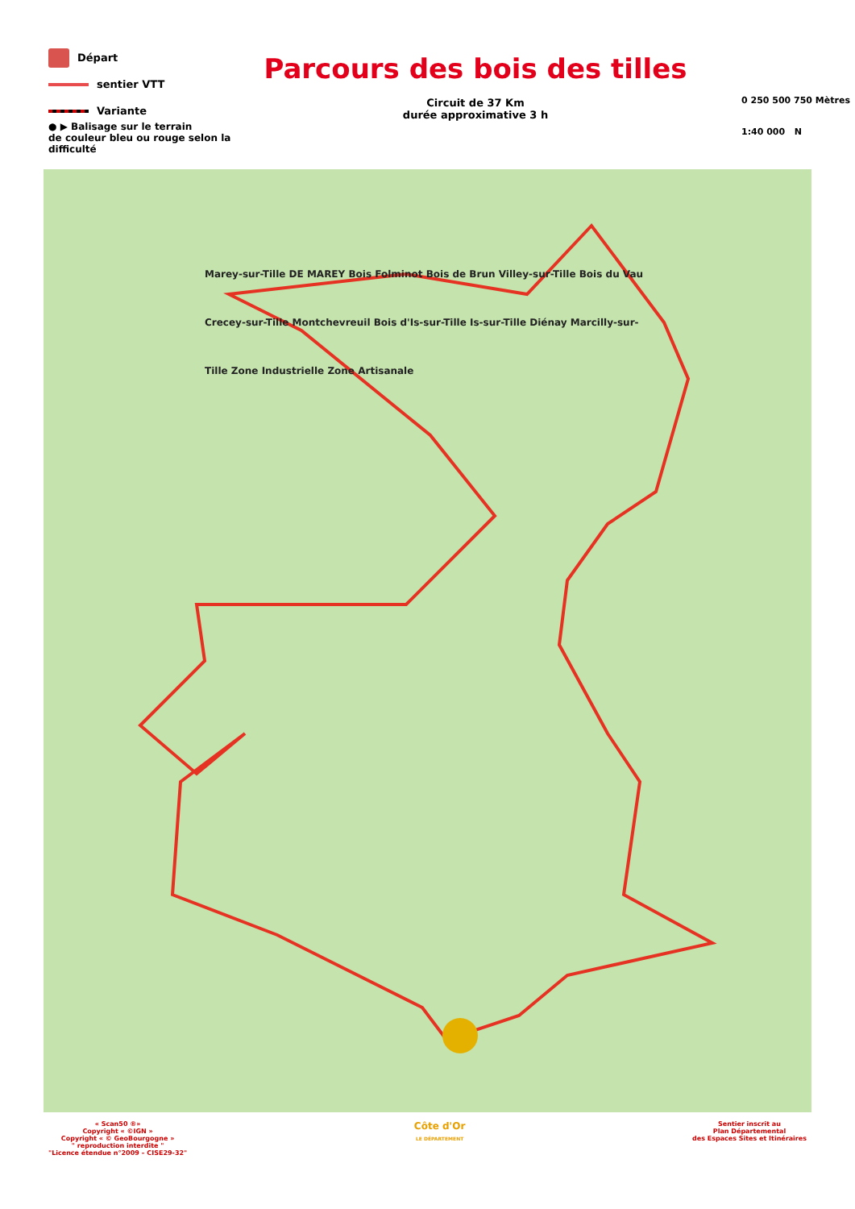Départ
sentier VTT
Variante
● ▶ Balisage sur le terrain
de couleur bleu ou rouge selon la difficulté
Parcours des bois des tilles
Circuit de 37 Km
durée approximative 3 h
0 250 500 750 Mètres
1:40 000 N
Marey-sur-Tille DE MAREY Bois Folminot Bois de Brun Villey-sur-Tille Bois du Vau Crecey-sur-Tille Montchevreuil Bois d'Is-sur-Tille Is-sur-Tille Diénay Marcilly-sur-Tille Zone Industrielle Zone Artisanale
« Scan50 ®»
Copyright « ©IGN »
Copyright « © GeoBourgogne »
" reproduction interdite "
"Licence étendue n°2009 – CISE29-32"
Côte d'Or
LE DÉPARTEMENT
Sentier inscrit au
Plan Départemental
des Espaces Sites et Itinéraires